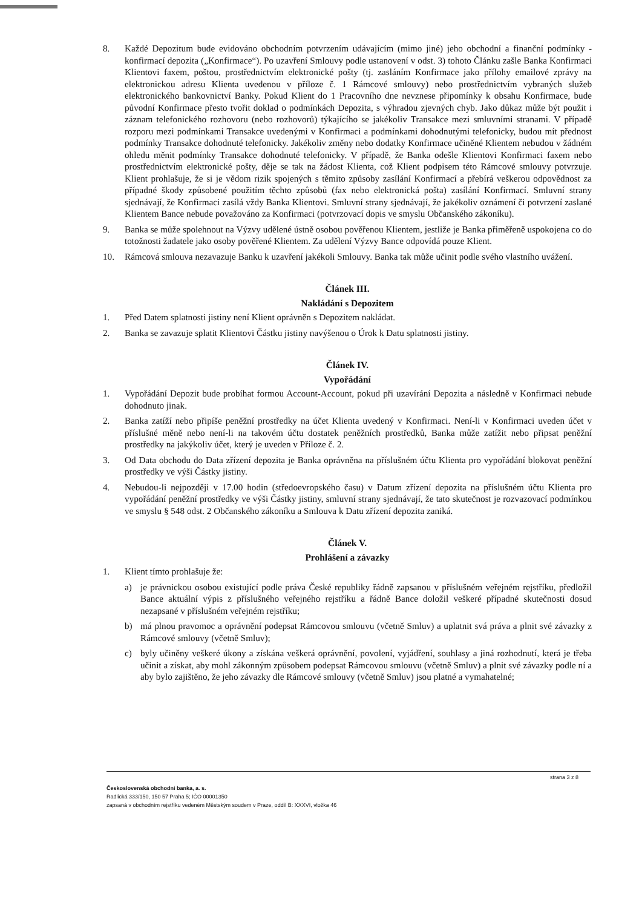8. Každé Depozitum bude evidováno obchodním potvrzením udávajícím (mimo jiné) jeho obchodní a finanční podmínky - konfirmací depozita („Konfirmace“). Po uzavření Smlouvy podle ustanovení v odst. 3) tohoto Článku zašle Banka Konfirmaci Klientovi faxem, poštou, prostřednictvím elektronické pošty (tj. zasláním Konfirmace jako přílohy emailové zprávy na elektronickou adresu Klienta uvedenou v příloze č. 1 Rámcové smlouvy) nebo prostřednictvím vybraných služeb elektronického bankovnictví Banky. Pokud Klient do 1 Pracovního dne nevznese připomínky k obsahu Konfirmace, bude původní Konfirmace přesto tvořit doklad o podmínkách Depozita, s výhradou zjevných chyb. Jako důkaz může být použit i záznam telefonického rozhovoru (nebo rozhovorů) týkajícího se jakékoliv Transakce mezi smluvními stranami. V případě rozporu mezi podmínkami Transakce uvedenými v Konfirmaci a podmínkami dohodnutými telefonicky, budou mít přednost podmínky Transakce dohodnuté telefonicky. Jakékoliv změny nebo dodatky Konfirmace učiněné Klientem nebudou v žádném ohledu měnit podmínky Transakce dohodnuté telefonicky. V případě, že Banka odešle Klientovi Konfirmaci faxem nebo prostřednictvím elektronické pošty, děje se tak na žádost Klienta, což Klient podpisem této Rámcové smlouvy potvrzuje. Klient prohlašuje, že si je vědom rizik spojených s těmito způsoby zasílání Konfirmací a přebírá veškerou odpovědnost za případné škody způsobené použitím těchto způsobů (fax nebo elektronická pošta) zasílání Konfirmací. Smluvní strany sjednávají, že Konfirmaci zasílá vždy Banka Klientovi. Smluvní strany sjednávají, že jakékoliv oznámení či potvrzení zaslané Klientem Bance nebude považováno za Konfirmaci (potvrzovací dopis ve smyslu Občanského zákoníku).
9. Banka se může spolehnout na Výzvy udělené ústně osobou pověřenou Klientem, jestliže je Banka přiměřeně uspokojena co do totožnosti žadatele jako osoby pověřené Klientem. Za udělení Výzvy Bance odpovídá pouze Klient.
10. Rámcová smlouva nezavazuje Banku k uzavření jakékoli Smlouvy. Banka tak může učinit podle svého vlastního uvážení.
Článek III.
Nakládání s Depozitem
1. Před Datem splatnosti jistiny není Klient oprávněn s Depozitem nakládat.
2. Banka se zavazuje splatit Klientovi Částku jistiny navýšenou o Úrok k Datu splatnosti jistiny.
Článek IV.
Vypořádání
1. Vypořádání Depozit bude probíhat formou Account-Account, pokud při uzavírání Depozita a následně v Konfirmaci nebude dohodnuto jinak.
2. Banka zatíží nebo připíše peněžní prostředky na účet Klienta uvedený v Konfirmaci. Není-li v Konfirmaci uveden účet v příslušné měně nebo není-li na takovém účtu dostatek peněžních prostředků, Banka může zatížit nebo připsat peněžní prostředky na jakýkoliv účet, který je uveden v Příloze č. 2.
3. Od Data obchodu do Data zřízení depozita je Banka oprávněna na příslušném účtu Klienta pro vypořádání blokovat peněžní prostředky ve výši Částky jistiny.
4. Nebudou-li nejpozději v 17.00 hodin (středoevropského času) v Datum zřízení depozita na příslušném účtu Klienta pro vypořádání peněžní prostředky ve výši Částky jistiny, smluvní strany sjednávají, že tato skutečnost je rozvazovací podmínkou ve smyslu § 548 odst. 2 Občanského zákoníku a Smlouva k Datu zřízení depozita zaniká.
Článek V.
Prohlášení a závazky
1. Klient tímto prohlašuje že:
a) je právnickou osobou existující podle práva České republiky řádně zapsanou v příslušném veřejném rejstříku, předložil Bance aktuální výpis z příslušného veřejného rejstříku a řádně Bance doložil veškeré případné skutečnosti dosud nezapsané v příslušném veřejném rejstříku;
b) má plnou pravomoc a oprávnění podepsat Rámcovou smlouvu (včetně Smluv) a uplatnit svá práva a plnit své závazky z Rámcové smlouvy (včetně Smluv);
c) byly učiněny veškeré úkony a získána veškerá oprávnění, povolení, vyjádření, souhlasy a jiná rozhodnutí, která je třeba učinit a získat, aby mohl zákonným způsobem podepsat Rámcovou smlouvu (včetně Smluv) a plnit své závazky podle ní a aby bylo zajištěno, že jeho závazky dle Rámcové smlouvy (včetně Smluv) jsou platné a vymahatelné;
strana 3 z 8
Československá obchodní banka, a. s.
Radlická 333/150, 150 57 Praha 5; IČO 00001350
zapsaná v obchodním rejstříku vedeném Městským soudem v Praze, oddíl B: XXXVI, vložka 46